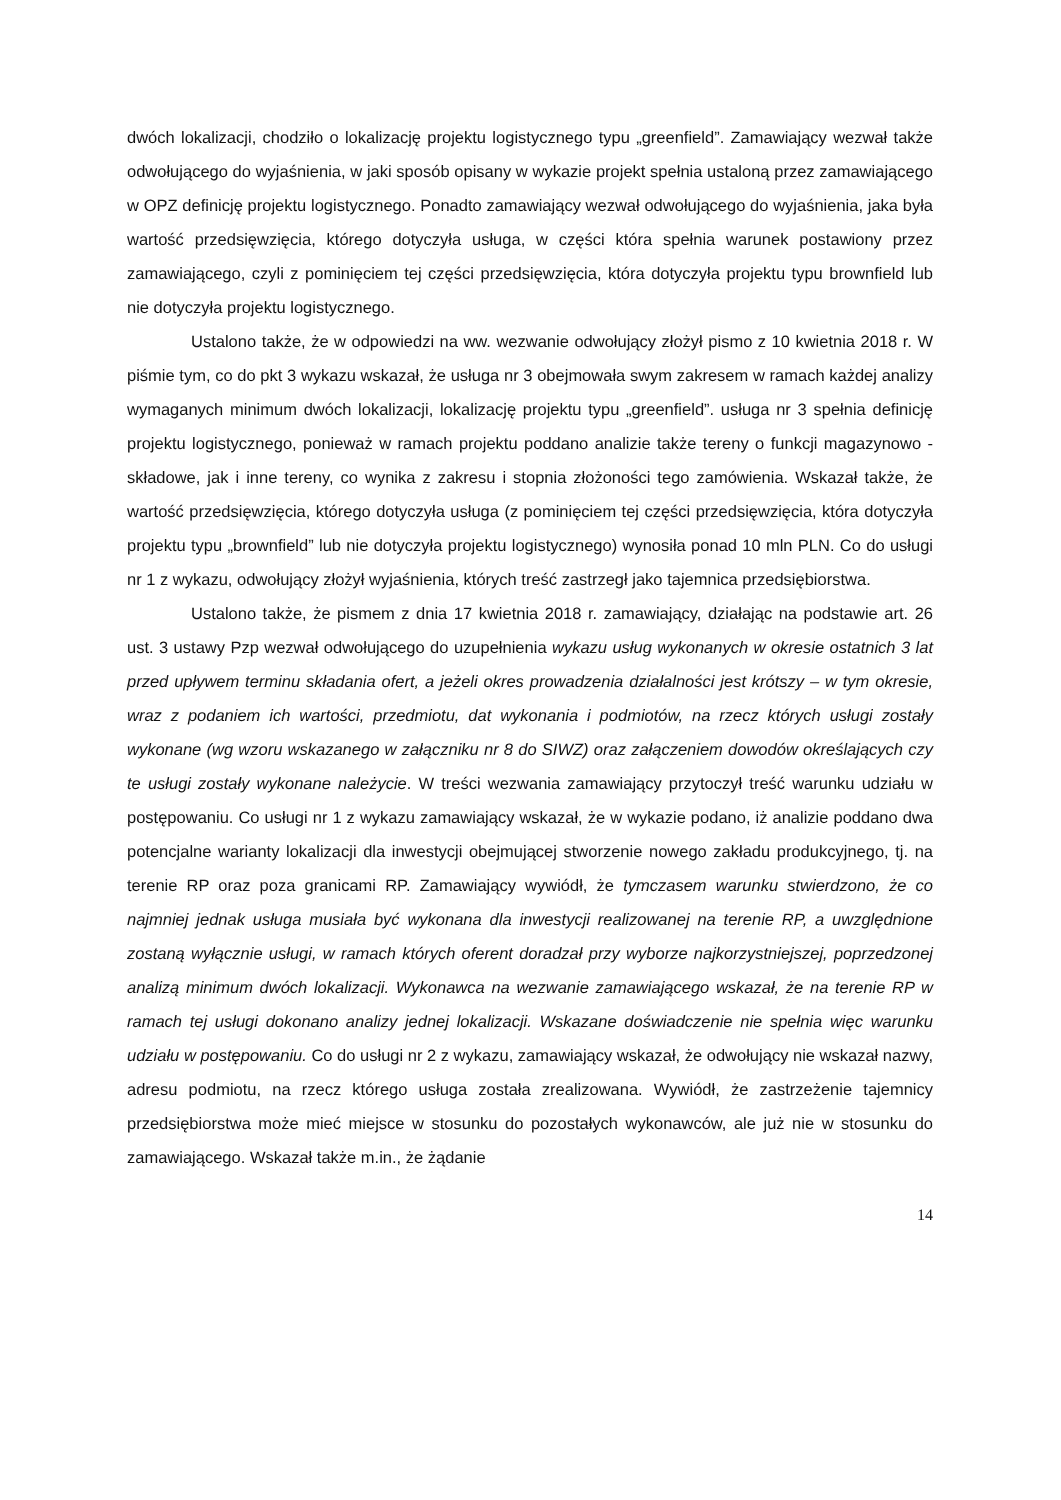dwóch lokalizacji, chodziło o lokalizację projektu logistycznego typu „greenfield”. Zamawiający wezwał także odwołującego do wyjaśnienia, w jaki sposób opisany w wykazie projekt spełnia ustaloną przez zamawiającego w OPZ definicję projektu logistycznego. Ponadto zamawiający wezwał odwołującego do wyjaśnienia, jaka była wartość przedsięwzięcia, którego dotyczyła usługa, w części która spełnia warunek postawiony przez zamawiającego, czyli z pominięciem tej części przedsięwzięcia, która dotyczyła projektu typu brownfield lub nie dotyczyła projektu logistycznego.
Ustalono także, że w odpowiedzi na ww. wezwanie odwołujący złożył pismo z 10 kwietnia 2018 r. W piśmie tym, co do pkt 3 wykazu wskazał, że usługa nr 3 obejmowała swym zakresem w ramach każdej analizy wymaganych minimum dwóch lokalizacji, lokalizację projektu typu „greenfield”. usługa nr 3 spełnia definicję projektu logistycznego, ponieważ w ramach projektu poddano analizie także tereny o funkcji magazynowo - składowe, jak i inne tereny, co wynika z zakresu i stopnia złożoności tego zamówienia. Wskazał także, że wartość przedsięwzięcia, którego dotyczyła usługa (z pominięciem tej części przedsięwzięcia, która dotyczyła projektu typu „brownfield” lub nie dotyczyła projektu logistycznego) wynosiła ponad 10 mln PLN. Co do usługi nr 1 z wykazu, odwołujący złożył wyjaśnienia, których treść zastrzegł jako tajemnica przedsiębiorstwa.
Ustalono także, że pismem z dnia 17 kwietnia 2018 r. zamawiający, działając na podstawie art. 26 ust. 3 ustawy Pzp wezwał odwołującego do uzupełnienia wykazu usług wykonanych w okresie ostatnich 3 lat przed upływem terminu składania ofert, a jeżeli okres prowadzenia działalności jest krótszy – w tym okresie, wraz z podaniem ich wartości, przedmiotu, dat wykonania i podmiotów, na rzecz których usługi zostały wykonane (wg wzoru wskazanego w załączniku nr 8 do SIWZ) oraz załączeniem dowodów określających czy te usługi zostały wykonane należycie. W treści wezwania zamawiający przytoczył treść warunku udziału w postępowaniu. Co usługi nr 1 z wykazu zamawiający wskazał, że w wykazie podano, iż analizie poddano dwa potencjalne warianty lokalizacji dla inwestycji obejmującej stworzenie nowego zakładu produkcyjnego, tj. na terenie RP oraz poza granicami RP. Zamawiający wywiódł, że tymczasem warunku stwierdzono, że co najmniej jednak usługa musiała być wykonana dla inwestycji realizowanej na terenie RP, a uwzględnione zostaną wyłącznie usługi, w ramach których oferent doradzał przy wyborze najkorzystniejszej, poprzedzonej analizą minimum dwóch lokalizacji. Wykonawca na wezwanie zamawiającego wskazał, że na terenie RP w ramach tej usługi dokonano analizy jednej lokalizacji. Wskazane doświadczenie nie spełnia więc warunku udziału w postępowaniu. Co do usługi nr 2 z wykazu, zamawiający wskazał, że odwołujący nie wskazał nazwy, adresu podmiotu, na rzecz którego usługa została zrealizowana. Wywiódł, że zastrzeżenie tajemnicy przedsiębiorstwa może mieć miejsce w stosunku do pozostałych wykonawców, ale już nie w stosunku do zamawiającego. Wskazał także m.in., że żądanie
14